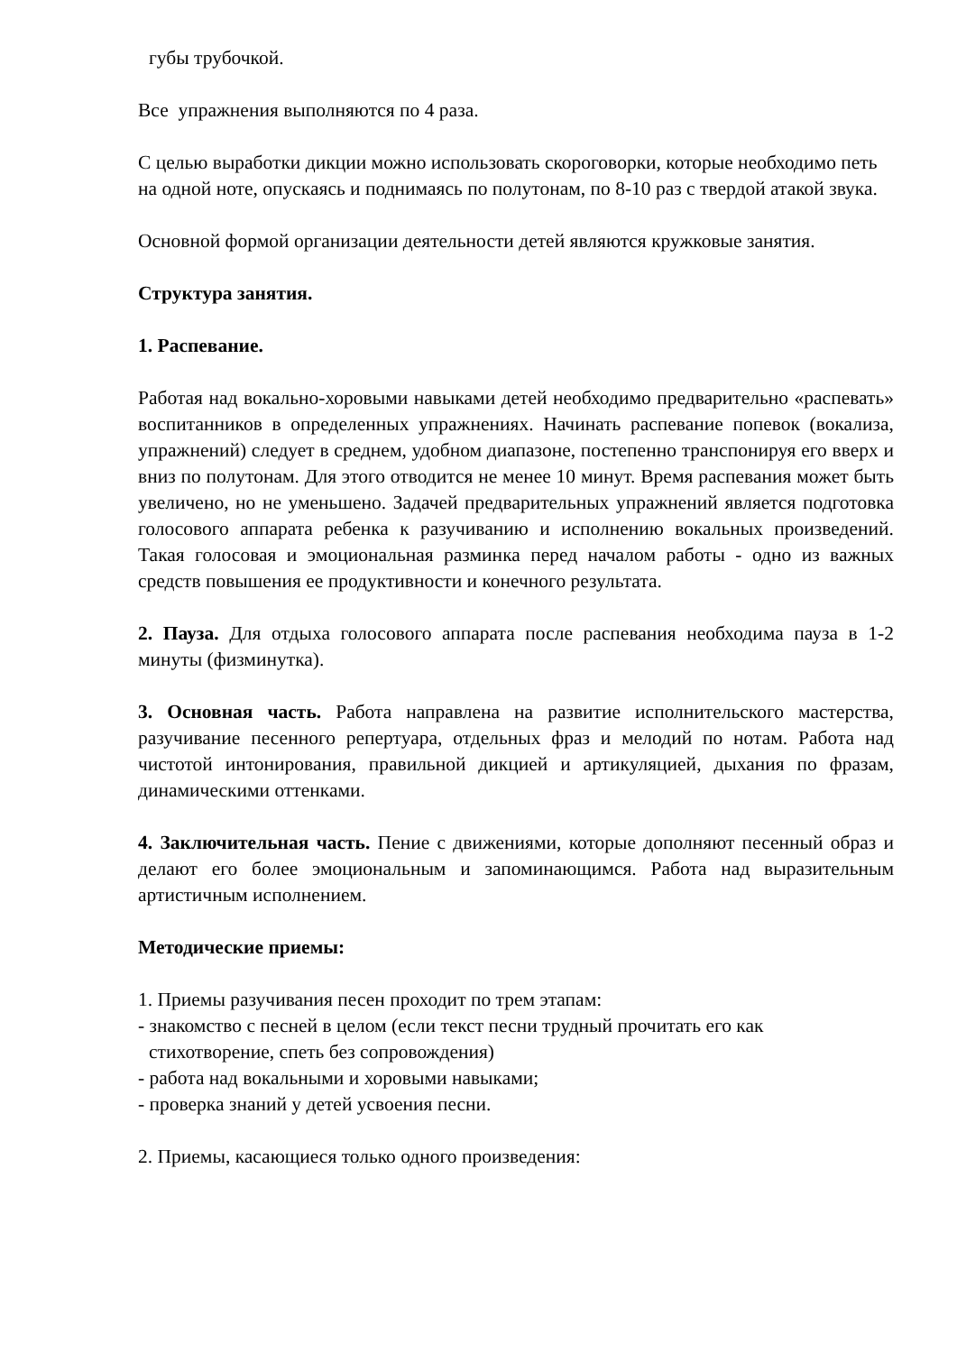губы трубочкой.
Все упражнения выполняются по 4 раза.
С целью выработки дикции можно использовать скороговорки, которые необходимо петь на одной ноте, опускаясь и поднимаясь по полутонам, по 8-10 раз с твердой атакой звука.
Основной формой организации деятельности детей являются кружковые занятия.
Структура занятия.
1. Распевание.
Работая над вокально-хоровыми навыками детей необходимо предварительно «распевать» воспитанников в определенных упражнениях. Начинать распевание попевок (вокализа, упражнений) следует в среднем, удобном диапазоне, постепенно транспонируя его вверх и вниз по полутонам. Для этого отводится не менее 10 минут. Время распевания может быть увеличено, но не уменьшено. Задачей предварительных упражнений является подготовка голосового аппарата ребенка к разучиванию и исполнению вокальных произведений. Такая голосовая и эмоциональная разминка перед началом работы - одно из важных средств повышения ее продуктивности и конечного результата.
2. Пауза. Для отдыха голосового аппарата после распевания необходима пауза в 1-2 минуты (физминутка).
3. Основная часть. Работа направлена на развитие исполнительского мастерства, разучивание песенного репертуара, отдельных фраз и мелодий по нотам. Работа над чистотой интонирования, правильной дикцией и артикуляцией, дыхания по фразам, динамическими оттенками.
4. Заключительная часть. Пение с движениями, которые дополняют песенный образ и делают его более эмоциональным и запоминающимся. Работа над выразительным артистичным исполнением.
Методические приемы:
1. Приемы разучивания песен проходит по трем этапам:
- знакомство с песней в целом (если текст песни трудный прочитать его как
стихотворение, спеть без сопровождения)
- работа над вокальными и хоровыми навыками;
- проверка знаний у детей усвоения песни.
2. Приемы, касающиеся только одного произведения: